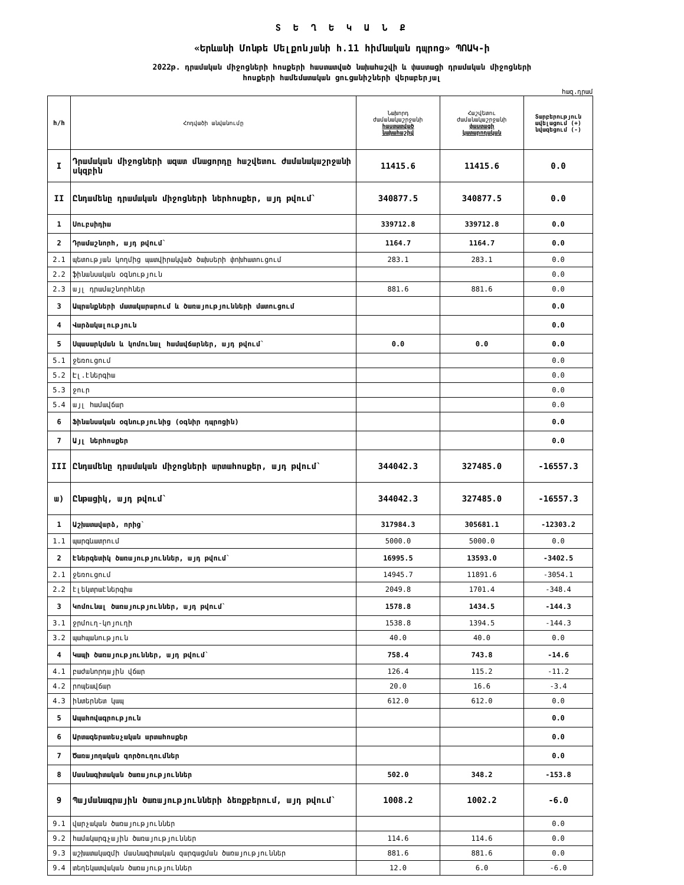Տ Ե Ղ Ե Կ Ա Ն Ք
«Երևանի Մոնթե Մելքոնյանի հ.11 հիմնական դպրոց» ՊՈԱԿ-ի
2022թ. դրամական միջոցների հոսքերի հաստատված նախահաշվի և փաստացի դրամական միջոցների
հոսքերի համեմատական ցուցանիշների վերաբերյալ
հազ.դրամ
| h/h | Հոդվածի անվանումը | Նախորդ ժամանակաշրջանի հաստատված նախահաշիվ | Հաշվետու ժամանակաշրջանի փաստացի կատարողական | Տարբերություն ավելացում (+) նվազեցում (-) |
| --- | --- | --- | --- | --- |
| I | Դրամական միջոցների ազատ մնացորդը հաշվետու ժամանակաշրջանի սկզբին | 11415.6 | 11415.6 | 0.0 |
| II | Ընդամենը դրամական միջոցների ներհոսքեր, այդ թվում` | 340877.5 | 340877.5 | 0.0 |
| 1 | Սուբսիդիա | 339712.8 | 339712.8 | 0.0 |
| 2 | Դրամաշնորհ, այդ թվում` | 1164.7 | 1164.7 | 0.0 |
| 2.1 | պետության կողմից պատվիրակված ծախսերի փոխհատուցում | 283.1 | 283.1 | 0.0 |
| 2.2 | ֆինանսական օգնություն | | | 0.0 |
| 2.3 | այլ դրամաշնորհներ | 881.6 | 881.6 | 0.0 |
| 3 | Ապրանքների մատակարարում և ծառայությունների մատուցում | | | 0.0 |
| 4 | Վարձակալություն | | | 0.0 |
| 5 | Սպասարկման և կոմունալ համավճարներ, այդ թվում` | 0.0 | 0.0 | 0.0 |
| 5.1 | ջեռուցում | | | 0.0 |
| 5.2 | Էլ.էներգիա | | | 0.0 |
| 5.3 | ջուր | | | 0.0 |
| 5.4 | այլ համավճար | | | 0.0 |
| 6 | Ֆինանսական օգնությունից (օգնիր դպրոցին) | | | 0.0 |
| 7 | Այլ ներհոսքեր | | | 0.0 |
| III | Ընդամենը դրամական միջոցների արտահոսքեր, այդ թվում` | 344042.3 | 327485.0 | -16557.3 |
| ա) | Ընթացիկ, այդ թվում` | 344042.3 | 327485.0 | -16557.3 |
| 1 | Աշխատավարձ, որից` | 317984.3 | 305681.1 | -12303.2 |
| 1.1 | պարգևատրում | 5000.0 | 5000.0 | 0.0 |
| 2 | Էներգետիկ ծառայություններ, այդ թվում` | 16995.5 | 13593.0 | -3402.5 |
| 2.1 | ջեռուցում | 14945.7 | 11891.6 | -3054.1 |
| 2.2 | էլեկտրաէներգիա | 2049.8 | 1701.4 | -348.4 |
| 3 | Կոմունալ ծառայություններ, այդ թվում` | 1578.8 | 1434.5 | -144.3 |
| 3.1 | ջրմուղ-կոյուղի | 1538.8 | 1394.5 | -144.3 |
| 3.2 | պահպանություն | 40.0 | 40.0 | 0.0 |
| 4 | Կապի ծառայություններ, այդ թվում` | 758.4 | 743.8 | -14.6 |
| 4.1 | բաժանորդային վճար | 126.4 | 115.2 | -11.2 |
| 4.2 | րոպեավճար | 20.0 | 16.6 | -3.4 |
| 4.3 | ինտերնետ կապ | 612.0 | 612.0 | 0.0 |
| 5 | Ապահովագրություն | | | 0.0 |
| 6 | Արտագերատեսչական արտահոսքեր | | | 0.0 |
| 7 | Ծառայողական գործուղումներ | | | 0.0 |
| 8 | Մասնագիտական ծառայություններ | 502.0 | 348.2 | -153.8 |
| 9 | Պայմանագրային ծառայությունների ձեռքբերում, այդ թվում` | 1008.2 | 1002.2 | -6.0 |
| 9.1 | վարչական ծառայություններ | | | 0.0 |
| 9.2 | համակարգչային ծառայություններ | 114.6 | 114.6 | 0.0 |
| 9.3 | աշխատակազմի մասնագիտական զարգացման ծառայություններ | 881.6 | 881.6 | 0.0 |
| 9.4 | տեղեկատվական ծառայություններ | 12.0 | 6.0 | -6.0 |